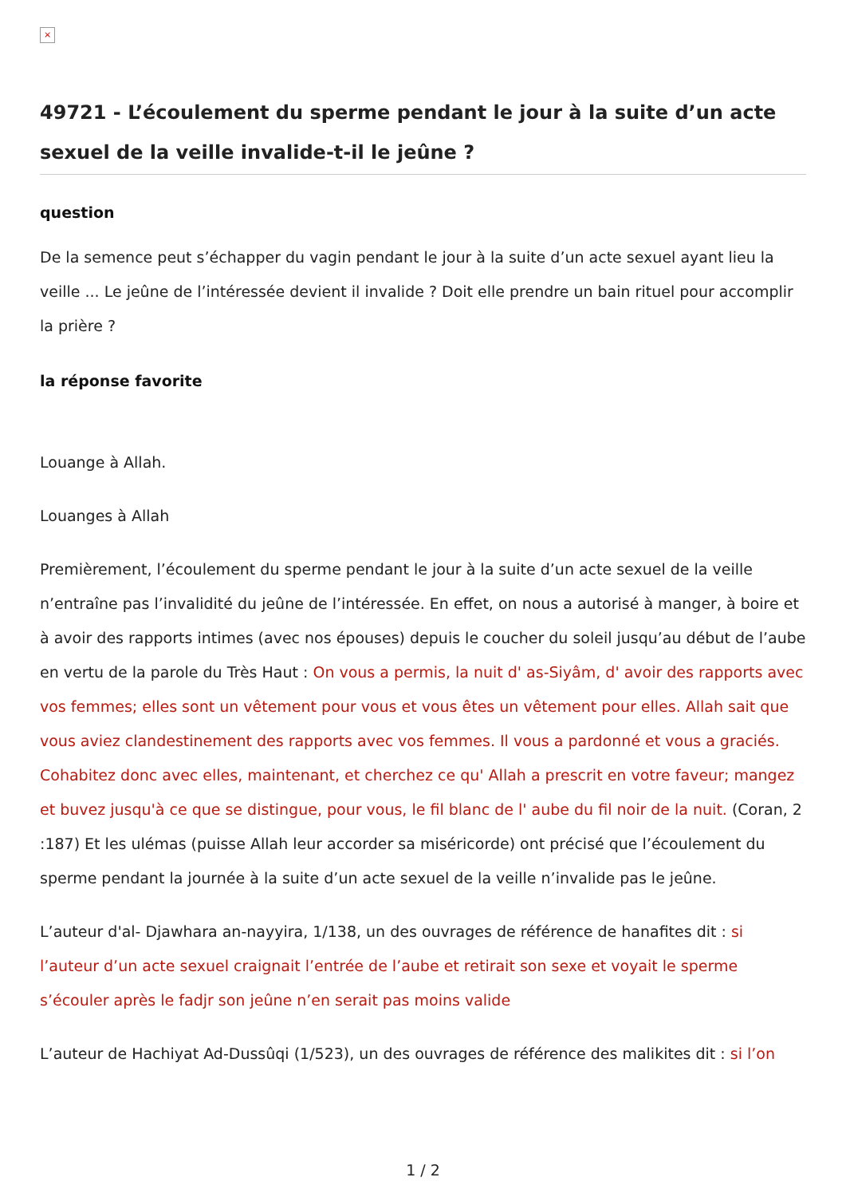×
49721 - L’écoulement du sperme pendant le jour à la suite d’un acte sexuel de la veille invalide-t-il le jeûne ?
question
De la semence peut s’échapper du vagin pendant le jour à la suite d’un acte sexuel ayant lieu la veille ... Le jeûne de l’intéressée devient il invalide ? Doit elle prendre un bain rituel pour accomplir la prière ?
la réponse favorite
Louange à Allah.
Louanges à Allah
Premièrement, l’écoulement du sperme pendant le jour à la suite d’un acte sexuel de la veille n’entraîne pas l’invalidité du jeûne de l’intéressée. En effet, on nous a autorisé à manger, à boire et à avoir des rapports intimes (avec nos épouses) depuis le coucher du soleil jusqu’au début de l’aube en vertu de la parole du Très Haut : On vous a permis, la nuit d' as-Siyâm, d' avoir des rapports avec vos femmes; elles sont un vêtement pour vous et vous êtes un vêtement pour elles. Allah sait que vous aviez clandestinement des rapports avec vos femmes. Il vous a pardonné et vous a graciés. Cohabitez donc avec elles, maintenant, et cherchez ce qu' Allah a prescrit en votre faveur; mangez et buvez jusqu'à ce que se distingue, pour vous, le fil blanc de l' aube du fil noir de la nuit. (Coran, 2 :187) Et les ulémas (puisse Allah leur accorder sa miséricorde) ont précisé que l’écoulement du sperme pendant la journée à la suite d’un acte sexuel de la veille n’invalide pas le jeûne.
L’auteur d'al- Djawhara an-nayyira, 1/138, un des ouvrages de référence de hanafites dit : si l’auteur d’un acte sexuel craignait l’entrée de l’aube et retirait son sexe et voyait le sperme s’écouler après le fadjr son jeûne n’en serait pas moins valide
L’auteur de Hachiyat Ad-Dussûqi (1/523), un des ouvrages de référence des malikites dit : si l’on
1 / 2